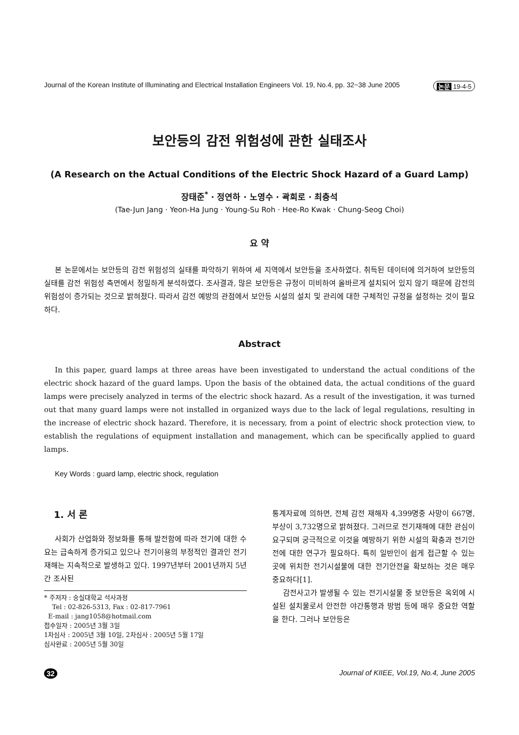Journal of the Korean Institute of Illuminating and Electrical Installation Engineers Vol. 19, No.4, pp. 32~38 June 2005 논문 19-4-5
보안등의 감전 위험성에 관한 실태조사
(A Research on the Actual Conditions of the Electric Shock Hazard of a Guard Lamp)
장태준<sup>*</sup> · 정연하 · 노영수 · 곽희로 · 최충석
(Tae-Jun Jang · Yeon-Ha Jung · Young-Su Roh · Hee-Ro Kwak · Chung-Seog Choi)
요 약
본 논문에서는 보안등의 감전 위험성의 실태를 파악하기 위하여 세 지역에서 보안등을 조사하였다. 취득된 데이터에 의거하여 보안등의 실태를 감전 위험성 측면에서 정밀하게 분석하였다. 조사결과, 많은 보안등은 규정이 미비하여 올바르게 설치되어 있지 않기 때문에 감전의 위험성이 증가되는 것으로 밝혀졌다. 따라서 감전 예방의 관점에서 보안등 시설의 설치 및 관리에 대한 구체적인 규정을 설정하는 것이 필요하다.
Abstract
In this paper, guard lamps at three areas have been investigated to understand the actual conditions of the electric shock hazard of the guard lamps. Upon the basis of the obtained data, the actual conditions of the guard lamps were precisely analyzed in terms of the electric shock hazard. As a result of the investigation, it was turned out that many guard lamps were not installed in organized ways due to the lack of legal regulations, resulting in the increase of electric shock hazard. Therefore, it is necessary, from a point of electric shock protection view, to establish the regulations of equipment installation and management, which can be specifically applied to guard lamps.
Key Words : guard lamp, electric shock, regulation
1. 서 론
사회가 산업화와 정보화를 통해 발전함에 따라 전기에 대한 수요는 급속하게 증가되고 있으나 전기이용의 부정적인 결과인 전기재해는 지속적으로 발생하고 있다. 1997년부터 2001년까지 5년간 조사된
* 주저자 : 숭실대학교 석사과정
Tel : 02-826-5313, Fax : 02-817-7961
E-mail : jang1058@hotmail.com
접수일자 : 2005년 3월 3일
1차심사 : 2005년 3월 10일, 2차심사 : 2005년 5월 17일
심사완료 : 2005년 5월 30일
통계자료에 의하면, 전체 감전 재해자 4,399명중 사망이 667명, 부상이 3,732명으로 밝혀졌다. 그러므로 전기재해에 대한 관심이 요구되며 궁극적으로 이것을 예방하기 위한 시설의 확충과 전기안전에 대한 연구가 필요하다. 특히 일반인이 쉽게 접근할 수 있는 곳에 위치한 전기시설물에 대한 전기안전을 확보하는 것은 매우 중요하다[1].
감전사고가 발생될 수 있는 전기시설물 중 보안등은 옥외에 시설된 설치물로서 안전한 야간통행과 방범 등에 매우 중요한 역할을 한다. 그러나 보안등은
32 Journal of KIIEE, Vol.19, No.4, June 2005